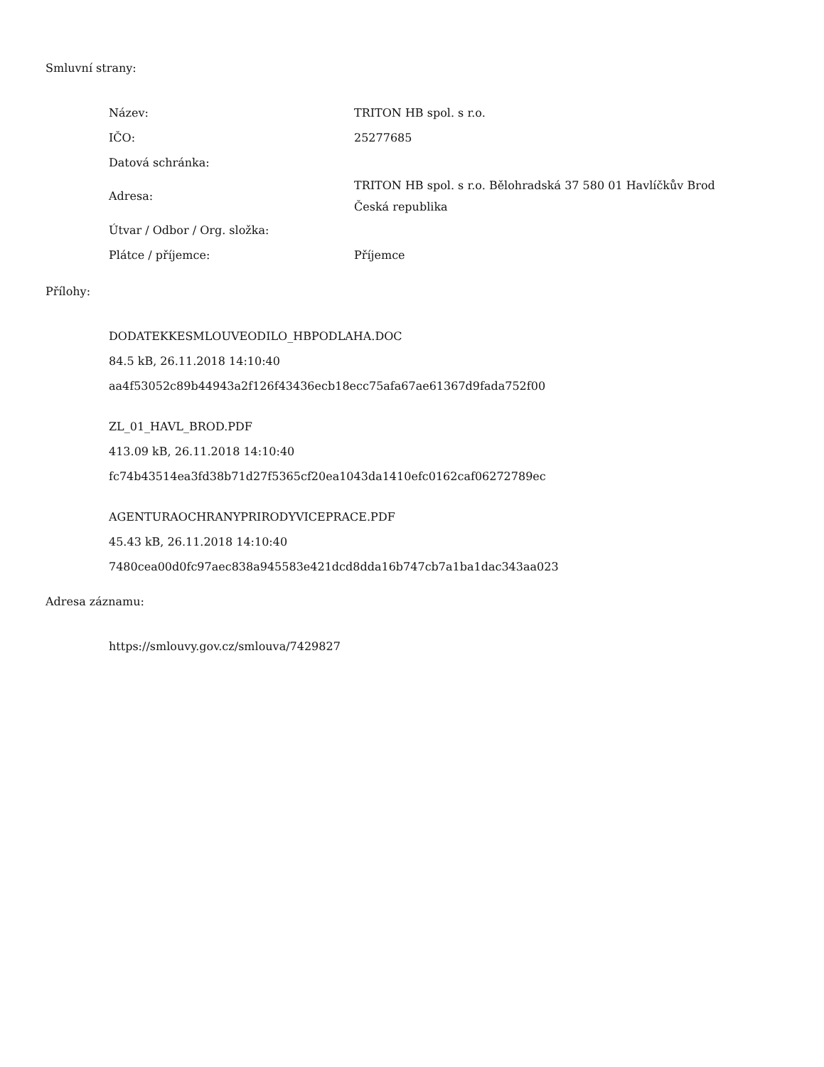Smluvní strany:
| Název: | TRITON HB spol. s r.o. |
| IČO: | 25277685 |
| Datová schránka: | |
| Adresa: | TRITON HB spol. s r.o. Bělohradská 37 580 01 Havlíčkův Brod Česká republika |
| Útvar / Odbor / Org. složka: | |
| Plátce / příjemce: | Příjemce |
Přílohy:
DODATEKKESMLOUVEODILO_HBPODLAHA.DOC
84.5 kB, 26.11.2018 14:10:40
aa4f53052c89b44943a2f126f43436ecb18ecc75afa67ae61367d9fada752f00
ZL_01_HAVL_BROD.PDF
413.09 kB, 26.11.2018 14:10:40
fc74b43514ea3fd38b71d27f5365cf20ea1043da1410efc0162caf06272789ec
AGENTURAOCHRANYPRIRODYVICEPRACE.PDF
45.43 kB, 26.11.2018 14:10:40
7480cea00d0fc97aec838a945583e421dcd8dda16b747cb7a1ba1dac343aa023
Adresa záznamu:
https://smlouvy.gov.cz/smlouva/7429827